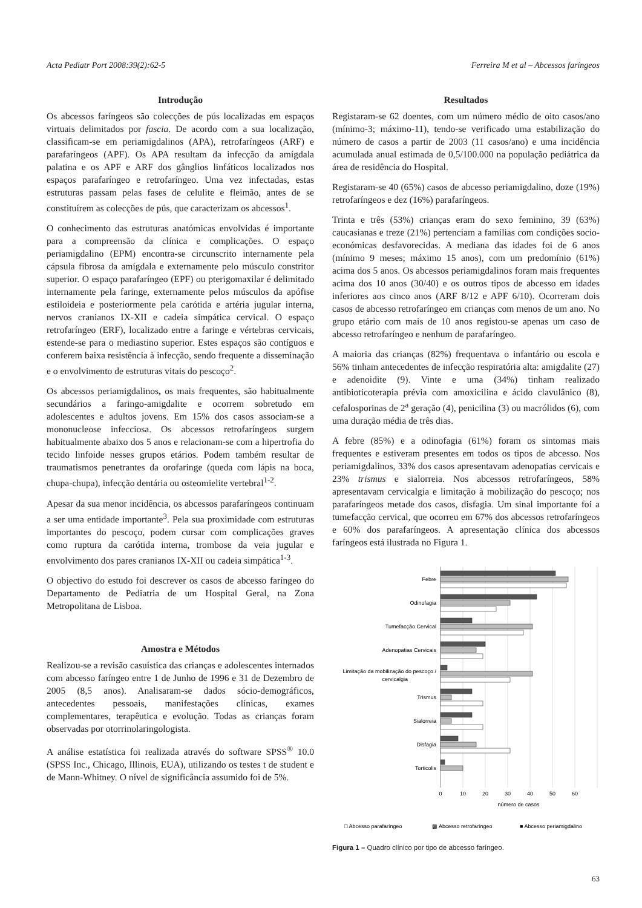Acta Pediatr Port 2008:39(2):62-5 Ferreira M et al – Abcessos faríngeos
Introdução
Os abcessos faríngeos são colecções de pús localizadas em espaços virtuais delimitados por fascia. De acordo com a sua localização, classificam-se em periamigdalinos (APA), retrofaríngeos (ARF) e parafaríngeos (APF). Os APA resultam da infecção da amígdala palatina e os APF e ARF dos gânglios linfáticos localizados nos espaços parafaríngeo e retrofaríngeo. Uma vez infectadas, estas estruturas passam pelas fases de celulite e fleimão, antes de se constituírem as colecções de pús, que caracterizam os abcessos<sup>1</sup>.
O conhecimento das estruturas anatómicas envolvidas é importante para a compreensão da clínica e complicações. O espaço periamigdalino (EPM) encontra-se circunscrito internamente pela cápsula fibrosa da amígdala e externamente pelo músculo constritor superior. O espaço parafaríngeo (EPF) ou pterigomaxilar é delimitado internamente pela faringe, externamente pelos músculos da apófise estiloideia e posteriormente pela carótida e artéria jugular interna, nervos cranianos IX-XII e cadeia simpática cervical. O espaço retrofaríngeo (ERF), localizado entre a faringe e vértebras cervicais, estende-se para o mediastino superior. Estes espaços são contíguos e conferem baixa resistência à infecção, sendo frequente a disseminação e o envolvimento de estruturas vitais do pescoço<sup>2</sup>.
Os abcessos periamigdalinos, os mais frequentes, são habitualmente secundários a faringo-amigdalite e ocorrem sobretudo em adolescentes e adultos jovens. Em 15% dos casos associam-se a mononucleose infecciosa. Os abcessos retrofaríngeos surgem habitualmente abaixo dos 5 anos e relacionam-se com a hipertrofia do tecido linfoide nesses grupos etários. Podem também resultar de traumatismos penetrantes da orofaringe (queda com lápis na boca, chupa-chupa), infecção dentária ou osteomielite vertebral<sup>1-2</sup>.
Apesar da sua menor incidência, os abcessos parafaríngeos continuam a ser uma entidade importante<sup>3</sup>. Pela sua proximidade com estruturas importantes do pescoço, podem cursar com complicações graves como ruptura da carótida interna, trombose da veia jugular e envolvimento dos pares cranianos IX-XII ou cadeia simpática<sup>1-3</sup>.
O objectivo do estudo foi descrever os casos de abcesso faríngeo do Departamento de Pediatria de um Hospital Geral, na Zona Metropolitana de Lisboa.
Amostra e Métodos
Realizou-se a revisão casuística das crianças e adolescentes internados com abcesso faríngeo entre 1 de Junho de 1996 e 31 de Dezembro de 2005 (8,5 anos). Analisaram-se dados sócio-demográficos, antecedentes pessoais, manifestações clínicas, exames complementares, terapêutica e evolução. Todas as crianças foram observadas por otorrinolaringologista.
A análise estatística foi realizada através do software SPSS<sup>®</sup> 10.0 (SPSS Inc., Chicago, Illinois, EUA), utilizando os testes t de student e de Mann-Whitney. O nível de significância assumido foi de 5%.
Resultados
Registaram-se 62 doentes, com um número médio de oito casos/ano (mínimo-3; máximo-11), tendo-se verificado uma estabilização do número de casos a partir de 2003 (11 casos/ano) e uma incidência acumulada anual estimada de 0,5/100.000 na população pediátrica da área de residência do Hospital.
Registaram-se 40 (65%) casos de abcesso periamigdalino, doze (19%) retrofaríngeos e dez (16%) parafaríngeos.
Trinta e três (53%) crianças eram do sexo feminino, 39 (63%) caucasianas e treze (21%) pertenciam a famílias com condições socio-económicas desfavorecidas. A mediana das idades foi de 6 anos (mínimo 9 meses; máximo 15 anos), com um predomínio (61%) acima dos 5 anos. Os abcessos periamigdalinos foram mais frequentes acima dos 10 anos (30/40) e os outros tipos de abcesso em idades inferiores aos cinco anos (ARF 8/12 e APF 6/10). Ocorreram dois casos de abcesso retrofaríngeo em crianças com menos de um ano. No grupo etário com mais de 10 anos registou-se apenas um caso de abcesso retrofaríngeo e nenhum de parafaríngeo.
A maioria das crianças (82%) frequentava o infantário ou escola e 56% tinham antecedentes de infecção respiratória alta: amigdalite (27) e adenoidite (9). Vinte e uma (34%) tinham realizado antibioticoterapia prévia com amoxicilina e ácido clavulânico (8), cefalosporinas de 2<sup>a</sup> geração (4), penicilina (3) ou macrólidos (6), com uma duração média de três dias.
A febre (85%) e a odinofagia (61%) foram os sintomas mais frequentes e estiveram presentes em todos os tipos de abcesso. Nos periamigdalinos, 33% dos casos apresentavam adenopatias cervicais e 23% trismus e sialorreia. Nos abcessos retrofaríngeos, 58% apresentavam cervicalgia e limitação à mobilização do pescoço; nos parafaríngeos metade dos casos, disfagia. Um sinal importante foi a tumefacção cervical, que ocorreu em 67% dos abcessos retrofaríngeos e 60% dos parafaríngeos. A apresentação clínica dos abcessos faríngeos está ilustrada no Figura 1.
Febre
Odinofagia
Tumefacção Cervical
Adenopatias Cervicais
Limitação da mobilização do pescoço /
cervicalgia
Trismus
Sialorreia
Disfagia
Torticolis
0
10
20
30
40
50
60
número de casos
□ Abcesso parafaríngeo
▩ Abcesso retrofaríngeo
■ Abcesso periamigdalino
Figura 1 – Quadro clínico por tipo de abcesso faríngeo.
63